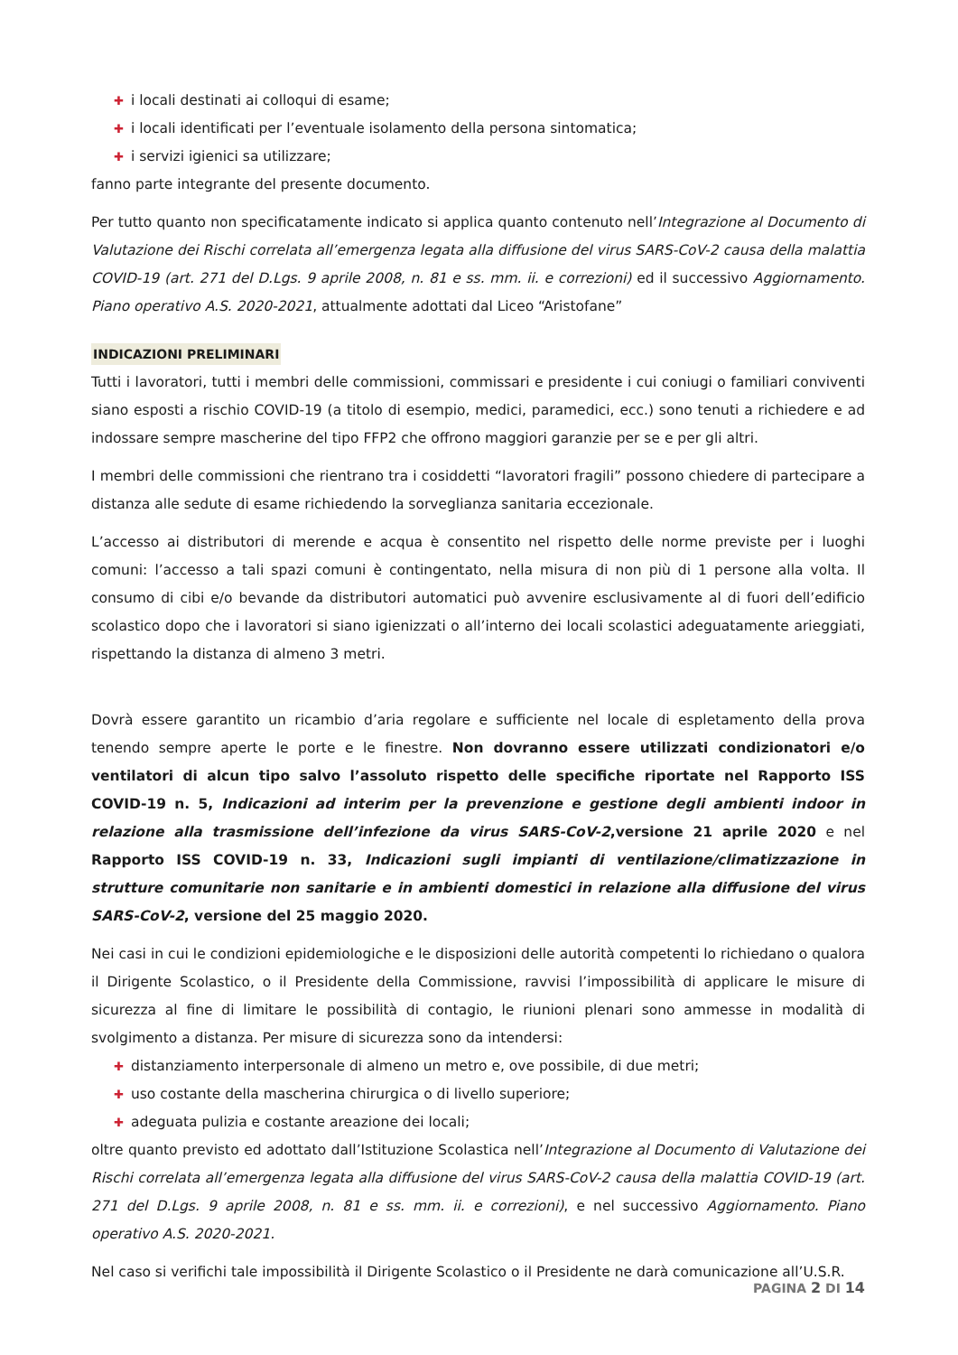✚ i locali destinati ai colloqui di esame;
✚ i locali identificati per l’eventuale isolamento della persona sintomatica;
✚ i servizi igienici sa utilizzare;
fanno parte integrante del presente documento.
Per tutto quanto non specificatamente indicato si applica quanto contenuto nell’Integrazione al Documento di Valutazione dei Rischi correlata all’emergenza legata alla diffusione del virus SARS-CoV-2 causa della malattia COVID-19 (art. 271 del D.Lgs. 9 aprile 2008, n. 81 e ss. mm. ii. e correzioni) ed il successivo Aggiornamento. Piano operativo A.S. 2020-2021, attualmente adottati dal Liceo “Aristofane”
INDICAZIONI PRELIMINARI
Tutti i lavoratori, tutti i membri delle commissioni, commissari e presidente i cui coniugi o familiari conviventi siano esposti a rischio COVID-19 (a titolo di esempio, medici, paramedici, ecc.) sono tenuti a richiedere e ad indossare sempre mascherine del tipo FFP2 che offrono maggiori garanzie per se e per gli altri.
I membri delle commissioni che rientrano tra i cosiddetti “lavoratori fragili” possono chiedere di partecipare a distanza alle sedute di esame richiedendo la sorveglianza sanitaria eccezionale.
L’accesso ai distributori di merende e acqua è consentito nel rispetto delle norme previste per i luoghi comuni: l’accesso a tali spazi comuni è contingentato, nella misura di non più di 1 persone alla volta. Il consumo di cibi e/o bevande da distributori automatici può avvenire esclusivamente al di fuori dell’edificio scolastico dopo che i lavoratori si siano igienizzati o all’interno dei locali scolastici adeguatamente arieggiati, rispettando la distanza di almeno 3 metri.
Dovrà essere garantito un ricambio d’aria regolare e sufficiente nel locale di espletamento della prova tenendo sempre aperte le porte e le finestre. Non dovranno essere utilizzati condizionatori e/o ventilatori di alcun tipo salvo l’assoluto rispetto delle specifiche riportate nel Rapporto ISS COVID-19 n. 5, Indicazioni ad interim per la prevenzione e gestione degli ambienti indoor in relazione alla trasmissione dell’infezione da virus SARS-CoV-2,versione 21 aprile 2020 e nel Rapporto ISS COVID-19 n. 33, Indicazioni sugli impianti di ventilazione/climatizzazione in strutture comunitarie non sanitarie e in ambienti domestici in relazione alla diffusione del virus SARS-CoV-2, versione del 25 maggio 2020.
Nei casi in cui le condizioni epidemiologiche e le disposizioni delle autorità competenti lo richiedano o qualora il Dirigente Scolastico, o il Presidente della Commissione, ravvisi l’impossibilità di applicare le misure di sicurezza al fine di limitare le possibilità di contagio, le riunioni plenari sono ammesse in modalità di svolgimento a distanza. Per misure di sicurezza sono da intendersi:
✚ distanziamento interpersonale di almeno un metro e, ove possibile, di due metri;
✚ uso costante della mascherina chirurgica o di livello superiore;
✚ adeguata pulizia e costante areazione dei locali;
oltre quanto previsto ed adottato dall’Istituzione Scolastica nell’Integrazione al Documento di Valutazione dei Rischi correlata all’emergenza legata alla diffusione del virus SARS-CoV-2 causa della malattia COVID-19 (art. 271 del D.Lgs. 9 aprile 2008, n. 81 e ss. mm. ii. e correzioni), e nel successivo Aggiornamento. Piano operativo A.S. 2020-2021.
Nel caso si verifichi tale impossibilità il Dirigente Scolastico o il Presidente ne darà comunicazione all’U.S.R.
PAGINA 2 DI 14